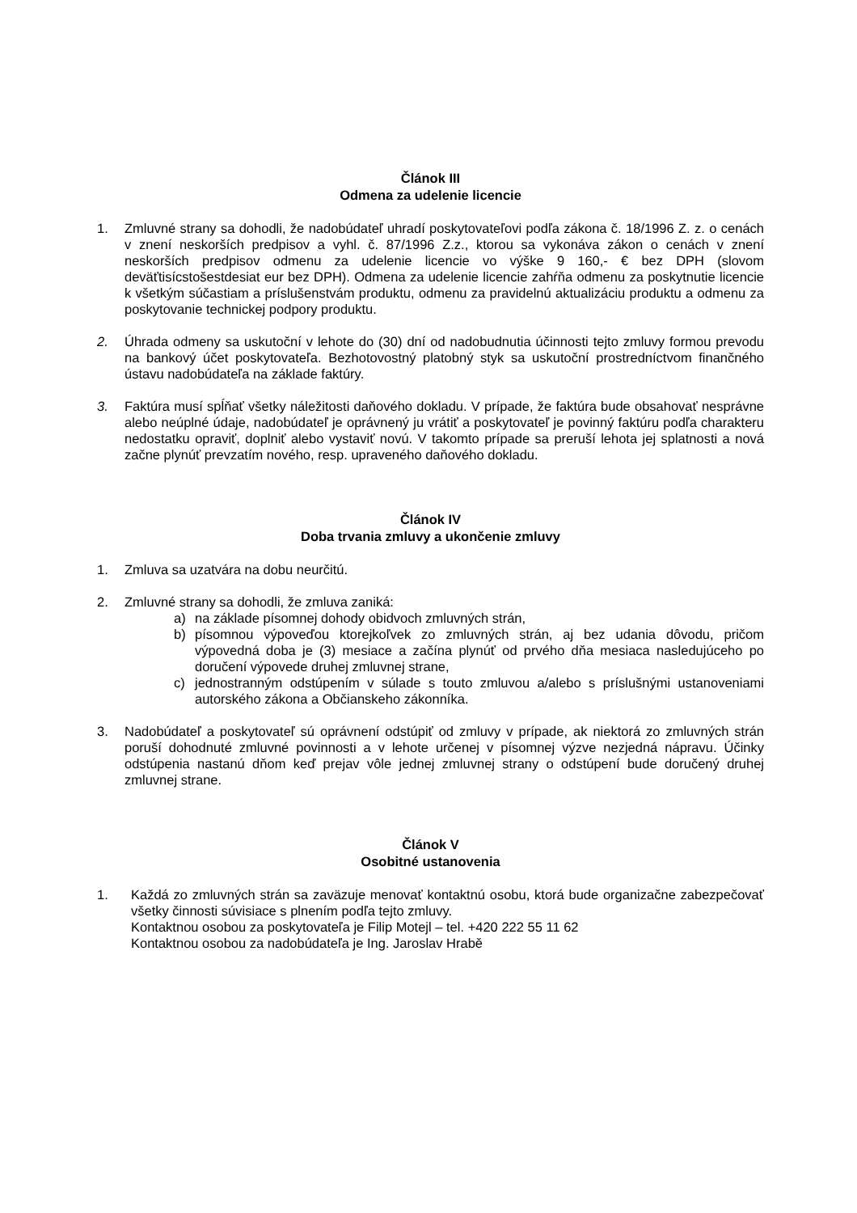Článok III
Odmena za udelenie licencie
1. Zmluvné strany sa dohodli, že nadobúdateľ uhradí poskytovateľovi podľa zákona č. 18/1996 Z. z. o cenách v znení neskorších predpisov a vyhl. č. 87/1996 Z.z., ktorou sa vykonáva zákon o cenách v znení neskorších predpisov odmenu za udelenie licencie vo výške 9 160,- € bez DPH (slovom deväťtisícstošestdesiat eur bez DPH). Odmena za udelenie licencie zahŕňa odmenu za poskytnutie licencie k všetkým súčastiam a príslušenstvám produktu, odmenu za pravidelnú aktualizáciu produktu a odmenu za poskytovanie technickej podpory produktu.
2. Úhrada odmeny sa uskutoční v lehote do (30) dní od nadobudnutia účinnosti tejto zmluvy formou prevodu na bankový účet poskytovateľa. Bezhotovostný platobný styk sa uskutoční prostredníctvom finančného ústavu nadobúdateľa na základe faktúry.
3. Faktúra musí spĺňať všetky náležitosti daňového dokladu. V prípade, že faktúra bude obsahovať nesprávne alebo neúplné údaje, nadobúdateľ je oprávnený ju vrátiť a poskytovateľ je povinný faktúru podľa charakteru nedostatku opraviť, doplniť alebo vystaviť novú. V takomto prípade sa preruší lehota jej splatnosti a nová začne plynúť prevzatím nového, resp. upraveného daňového dokladu.
Článok IV
Doba trvania zmluvy a ukončenie zmluvy
1. Zmluva sa uzatvára na dobu neurčitú.
2. Zmluvné strany sa dohodli, že zmluva zaniká:
a) na základe písomnej dohody obidvoch zmluvných strán,
b) písomnou výpoveďou ktorejkoľvek zo zmluvných strán, aj bez udania dôvodu, pričom výpovedná doba je (3) mesiace a začína plynúť od prvého dňa mesiaca nasledujúceho po doručení výpovede druhej zmluvnej strane,
c) jednostranným odstúpením v súlade s touto zmluvou a/alebo s príslušnými ustanoveniami autorského zákona a Občianskeho zákonníka.
3. Nadobúdateľ a poskytovateľ sú oprávnení odstúpiť od zmluvy v prípade, ak niektorá zo zmluvných strán poruší dohodnuté zmluvné povinnosti a v lehote určenej v písomnej výzve nezjedná nápravu. Účinky odstúpenia nastanú dňom keď prejav vôle jednej zmluvnej strany o odstúpení bude doručený druhej zmluvnej strane.
Článok V
Osobitné ustanovenia
1. Každá zo zmluvných strán sa zaväzuje menovať kontaktnú osobu, ktorá bude organizačne zabezpečovať všetky činnosti súvisiace s plnením podľa tejto zmluvy.
Kontaktnou osobou za poskytovateľa je Filip Motejl – tel. +420 222 55 11 62
Kontaktnou osobou za nadobúdateľa je Ing. Jaroslav Hrabě